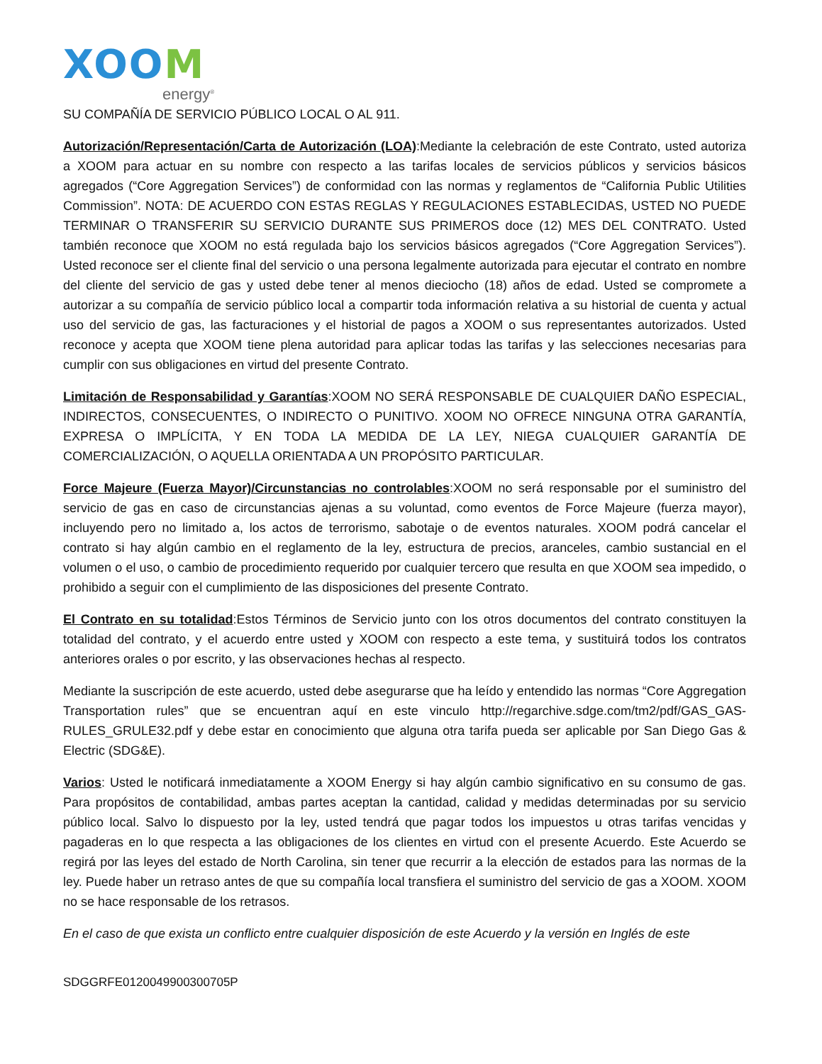XOOM
energy<sup>®</sup>
SU COMPAÑÍA DE SERVICIO PÚBLICO LOCAL O AL 911.
Autorización/Representación/Carta de Autorización (LOA):Mediante la celebración de este Contrato, usted autoriza a XOOM para actuar en su nombre con respecto a las tarifas locales de servicios públicos y servicios básicos agregados (“Core Aggregation Services”) de conformidad con las normas y reglamentos de “California Public Utilities Commission”. NOTA: DE ACUERDO CON ESTAS REGLAS Y REGULACIONES ESTABLECIDAS, USTED NO PUEDE TERMINAR O TRANSFERIR SU SERVICIO DURANTE SUS PRIMEROS doce (12) MES DEL CONTRATO. Usted también reconoce que XOOM no está regulada bajo los servicios básicos agregados (“Core Aggregation Services”). Usted reconoce ser el cliente final del servicio o una persona legalmente autorizada para ejecutar el contrato en nombre del cliente del servicio de gas y usted debe tener al menos dieciocho (18) años de edad. Usted se compromete a autorizar a su compañía de servicio público local a compartir toda información relativa a su historial de cuenta y actual uso del servicio de gas, las facturaciones y el historial de pagos a XOOM o sus representantes autorizados. Usted reconoce y acepta que XOOM tiene plena autoridad para aplicar todas las tarifas y las selecciones necesarias para cumplir con sus obligaciones en virtud del presente Contrato.
Limitación de Responsabilidad y Garantías:XOOM NO SERÁ RESPONSABLE DE CUALQUIER DAÑO ESPECIAL, INDIRECTOS, CONSECUENTES, O INDIRECTO O PUNITIVO. XOOM NO OFRECE NINGUNA OTRA GARANTÍA, EXPRESA O IMPLÍCITA, Y EN TODA LA MEDIDA DE LA LEY, NIEGA CUALQUIER GARANTÍA DE COMERCIALIZACIÓN, O AQUELLA ORIENTADA A UN PROPÓSITO PARTICULAR.
Force Majeure (Fuerza Mayor)/Circunstancias no controlables:XOOM no será responsable por el suministro del servicio de gas en caso de circunstancias ajenas a su voluntad, como eventos de Force Majeure (fuerza mayor), incluyendo pero no limitado a, los actos de terrorismo, sabotaje o de eventos naturales. XOOM podrá cancelar el contrato si hay algún cambio en el reglamento de la ley, estructura de precios, aranceles, cambio sustancial en el volumen o el uso, o cambio de procedimiento requerido por cualquier tercero que resulta en que XOOM sea impedido, o prohibido a seguir con el cumplimiento de las disposiciones del presente Contrato.
El Contrato en su totalidad:Estos Términos de Servicio junto con los otros documentos del contrato constituyen la totalidad del contrato, y el acuerdo entre usted y XOOM con respecto a este tema, y sustituirá todos los contratos anteriores orales o por escrito, y las observaciones hechas al respecto.
Mediante la suscripción de este acuerdo, usted debe asegurarse que ha leído y entendido las normas “Core Aggregation Transportation rules” que se encuentran aquí en este vinculo http://regarchive.sdge.com/tm2/pdf/GAS_GAS-RULES_GRULE32.pdf y debe estar en conocimiento que alguna otra tarifa pueda ser aplicable por San Diego Gas & Electric (SDG&E).
Varios: Usted le notificará inmediatamente a XOOM Energy si hay algún cambio significativo en su consumo de gas. Para propósitos de contabilidad, ambas partes aceptan la cantidad, calidad y medidas determinadas por su servicio público local. Salvo lo dispuesto por la ley, usted tendrá que pagar todos los impuestos u otras tarifas vencidas y pagaderas en lo que respecta a las obligaciones de los clientes en virtud con el presente Acuerdo. Este Acuerdo se regirá por las leyes del estado de North Carolina, sin tener que recurrir a la elección de estados para las normas de la ley. Puede haber un retraso antes de que su compañía local transfiera el suministro del servicio de gas a XOOM. XOOM no se hace responsable de los retrasos.
En el caso de que exista un conflicto entre cualquier disposición de este Acuerdo y la versión en Inglés de este
SDGGRFE0120049900300705P